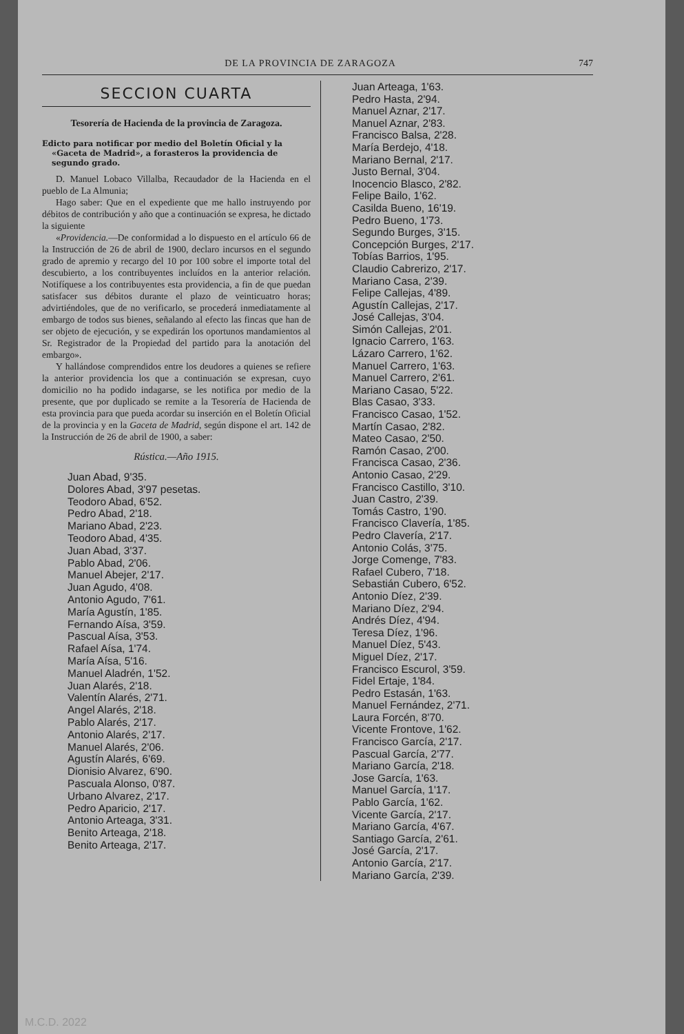DE LA PROVINCIA DE ZARAGOZA 747
SECCION CUARTA
Tesorería de Hacienda de la provincia de Zaragoza.
Edicto para notificar por medio del Boletín Oficial y la «Gaceta de Madrid», a forasteros la providencia de segundo grado.
D. Manuel Lobaco Villalba, Recaudador de la Hacienda en el pueblo de La Almunia;
Hago saber: Que en el expediente que me hallo instruyendo por débitos de contribución y año que a continuación se expresa, he dictado la siguiente
«Providencia.—De conformidad a lo dispuesto en el artículo 66 de la Instrucción de 26 de abril de 1900, declaro incursos en el segundo grado de apremio y recargo del 10 por 100 sobre el importe total del descubierto, a los contribuyentes incluídos en la anterior relación. Notifíquese a los contribuyentes esta providencia, a fin de que puedan satisfacer sus débitos durante el plazo de veinticuatro horas; advirtiéndoles, que de no verificarlo, se procederá inmediatamente al embargo de todos sus bienes, señalando al efecto las fincas que han de ser objeto de ejecución, y se expedirán los oportunos mandamientos al Sr. Registrador de la Propiedad del partido para la anotación del embargo».
Y hallándose comprendidos entre los deudores a quienes se refiere la anterior providencia los que a continuación se expresan, cuyo domicilio no ha podido indagarse, se les notifica por medio de la presente, que por duplicado se remite a la Tesorería de Hacienda de esta provincia para que pueda acordar su inserción en el Boletín Oficial de la provincia y en la Gaceta de Madrid, según dispone el art. 142 de la Instrucción de 26 de abril de 1900, a saber:
Rústica.—Año 1915.
Juan Abad, 9'35.
Dolores Abad, 3'97 pesetas.
Teodoro Abad, 6'52.
Pedro Abad, 2'18.
Mariano Abad, 2'23.
Teodoro Abad, 4'35.
Juan Abad, 3'37.
Pablo Abad, 2'06.
Manuel Abejer, 2'17.
Juan Agudo, 4'08.
Antonio Agudo, 7'61.
María Agustín, 1'85.
Fernando Aísa, 3'59.
Pascual Aísa, 3'53.
Rafael Aísa, 1'74.
María Aísa, 5'16.
Manuel Aladrén, 1'52.
Juan Alarés, 2'18.
Valentín Alarés, 2'71.
Angel Alarés, 2'18.
Pablo Alarés, 2'17.
Antonio Alarés, 2'17.
Manuel Alarés, 2'06.
Agustín Alarés, 6'69.
Dionisio Alvarez, 6'90.
Pascuala Alonso, 0'87.
Urbano Alvarez, 2'17.
Pedro Aparicio, 2'17.
Antonio Arteaga, 3'31.
Benito Arteaga, 2'18.
Benito Arteaga, 2'17.
Juan Arteaga, 1'63.
Pedro Hasta, 2'94.
Manuel Aznar, 2'17.
Manuel Aznar, 2'83.
Francisco Balsa, 2'28.
María Berdejo, 4'18.
Mariano Bernal, 2'17.
Justo Bernal, 3'04.
Inocencio Blasco, 2'82.
Felipe Bailo, 1'62.
Casilda Bueno, 16'19.
Pedro Bueno, 1'73.
Segundo Burges, 3'15.
Concepción Burges, 2'17.
Tobías Barrios, 1'95.
Claudio Cabrerizo, 2'17.
Mariano Casa, 2'39.
Felipe Callejas, 4'89.
Agustín Callejas, 2'17.
José Callejas, 3'04.
Simón Callejas, 2'01.
Ignacio Carrero, 1'63.
Lázaro Carrero, 1'62.
Manuel Carrero, 1'63.
Manuel Carrero, 2'61.
Mariano Casao, 5'22.
Blas Casao, 3'33.
Francisco Casao, 1'52.
Martín Casao, 2'82.
Mateo Casao, 2'50.
Ramón Casao, 2'00.
Francisca Casao, 2'36.
Antonio Casao, 2'29.
Francisco Castillo, 3'10.
Juan Castro, 2'39.
Tomás Castro, 1'90.
Francisco Clavería, 1'85.
Pedro Clavería, 2'17.
Antonio Colás, 3'75.
Jorge Comenge, 7'83.
Rafael Cubero, 7'18.
Sebastián Cubero, 6'52.
Antonio Díez, 2'39.
Mariano Díez, 2'94.
Andrés Díez, 4'94.
Teresa Díez, 1'96.
Manuel Díez, 5'43.
Miguel Díez, 2'17.
Francisco Escurol, 3'59.
Fidel Ertaje, 1'84.
Pedro Estasán, 1'63.
Manuel Fernández, 2'71.
Laura Forcén, 8'70.
Vicente Frontove, 1'62.
Francisco García, 2'17.
Pascual García, 2'77.
Mariano García, 2'18.
Jose García, 1'63.
Manuel García, 1'17.
Pablo García, 1'62.
Vicente García, 2'17.
Mariano García, 4'67.
Santiago García, 2'61.
José García, 2'17.
Antonio García, 2'17.
Mariano García, 2'39.
M.C.D. 2022